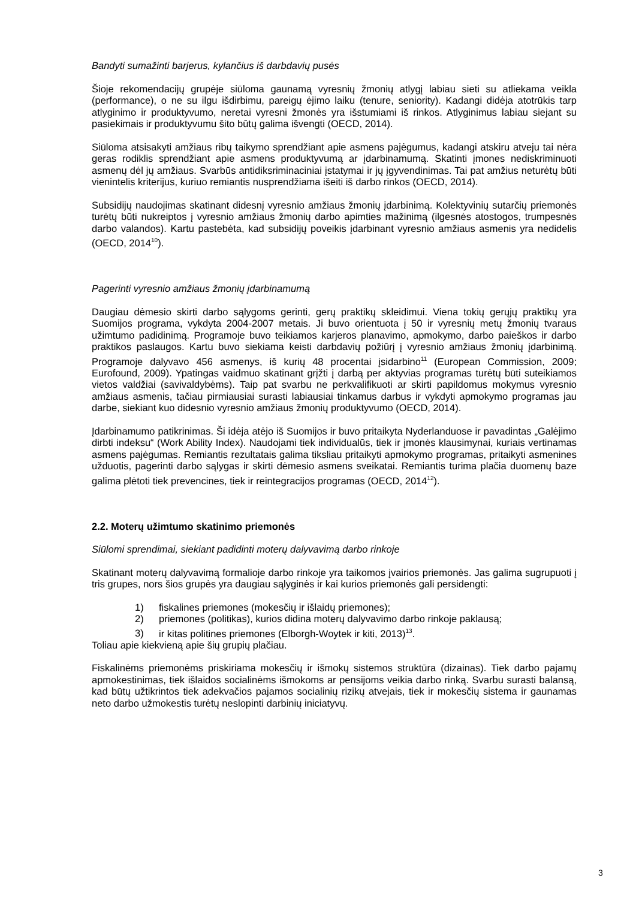Bandyti sumažinti barjerus, kylančius iš darbdavių pusės
Šioje rekomendacijų grupėje siūloma gaunamą vyresnių žmonių atlygį labiau sieti su atliekama veikla (performance), o ne su ilgu išdirbimu, pareigų ėjimo laiku (tenure, seniority). Kadangi didėja atotrūkis tarp atlyginimo ir produktyvumo, neretai vyresni žmonės yra išstumiami iš rinkos. Atlyginimus labiau siejant su pasiekimais ir produktyvumu šito būtų galima išvengti (OECD, 2014).
Siūloma atsisakyti amžiaus ribų taikymo sprendžiant apie asmens pajėgumus, kadangi atskiru atveju tai nėra geras rodiklis sprendžiant apie asmens produktyvumą ar įdarbinamumą. Skatinti įmones nediskriminuoti asmenų dėl jų amžiaus. Svarbūs antidiksriminaciniai įstatymai ir jų įgyvendinimas. Tai pat amžius neturėtų būti vienintelis kriterijus, kuriuo remiantis nusprendžiama išeiti iš darbo rinkos (OECD, 2014).
Subsidijų naudojimas skatinant didesnį vyresnio amžiaus žmonių įdarbinimą. Kolektyvinių sutarčių priemonės turėtų būti nukreiptos į vyresnio amžiaus žmonių darbo apimties mažinimą (ilgesnės atostogos, trumpesnės darbo valandos). Kartu pastebėta, kad subsidijų poveikis įdarbinant vyresnio amžiaus asmenis yra nedidelis (OECD, 2014<sup>10</sup>).
Pagerinti vyresnio amžiaus žmonių įdarbinamumą
Daugiau dėmesio skirti darbo sąlygoms gerinti, gerų praktikų skleidimui. Viena tokių gerųjų praktikų yra Suomijos programa, vykdyta 2004-2007 metais. Ji buvo orientuota į 50 ir vyresnių metų žmonių tvaraus užimtumo padidinimą. Programoje buvo teikiamos karjeros planavimo, apmokymo, darbo paieškos ir darbo praktikos paslaugos. Kartu buvo siekiama keisti darbdavių požiūrį į vyresnio amžiaus žmonių įdarbinimą. Programoje dalyvavo 456 asmenys, iš kurių 48 procentai įsidarbino<sup>11</sup> (European Commission, 2009; Eurofound, 2009). Ypatingas vaidmuo skatinant grįžti į darbą per aktyvias programas turėtų būti suteikiamos vietos valdžiai (savivaldybėms). Taip pat svarbu ne perkvalifikuoti ar skirti papildomus mokymus vyresnio amžiaus asmenis, tačiau pirmiausiai surasti labiausiai tinkamus darbus ir vykdyti apmokymo programas jau darbe, siekiant kuo didesnio vyresnio amžiaus žmonių produktyvumo (OECD, 2014).
Įdarbinamumo patikrinimas. Ši idėja atėjo iš Suomijos ir buvo pritaikyta Nyderlanduose ir pavadintas „Galėjimo dirbti indeksu“ (Work Ability Index). Naudojami tiek individualūs, tiek ir įmonės klausimynai, kuriais vertinamas asmens pajėgumas. Remiantis rezultatais galima tiksliau pritaikyti apmokymo programas, pritaikyti asmenines užduotis, pagerinti darbo sąlygas ir skirti dėmesio asmens sveikatai. Remiantis turima plačia duomenų baze galima plėtoti tiek prevencines, tiek ir reintegracijos programas (OECD, 2014<sup>12</sup>).
2.2. Moterų užimtumo skatinimo priemonės
Siūlomi sprendimai, siekiant padidinti moterų dalyvavimą darbo rinkoje
Skatinant moterų dalyvavimą formalioje darbo rinkoje yra taikomos įvairios priemonės. Jas galima sugrupuoti į tris grupes, nors šios grupės yra daugiau sąlyginės ir kai kurios priemonės gali persidengti:
1) fiskalines priemones (mokesčių ir išlaidų priemones);
2) priemones (politikas), kurios didina moterų dalyvavimo darbo rinkoje paklausą;
3) ir kitas politines priemones (Elborgh-Woytek ir kiti, 2013)<sup>13</sup>.
Toliau apie kiekvieną apie šių grupių plačiau.
Fiskalinėms priemonėms priskiriama mokesčių ir išmokų sistemos struktūra (dizainas). Tiek darbo pajamų apmokestinimas, tiek išlaidos socialinėms išmokoms ar pensijoms veikia darbo rinką. Svarbu surasti balansą, kad būtų užtikrintos tiek adekvačios pajamos socialinių rizikų atvejais, tiek ir mokesčių sistema ir gaunamas neto darbo užmokestis turėtų neslopinti darbinių iniciatyvų.
3